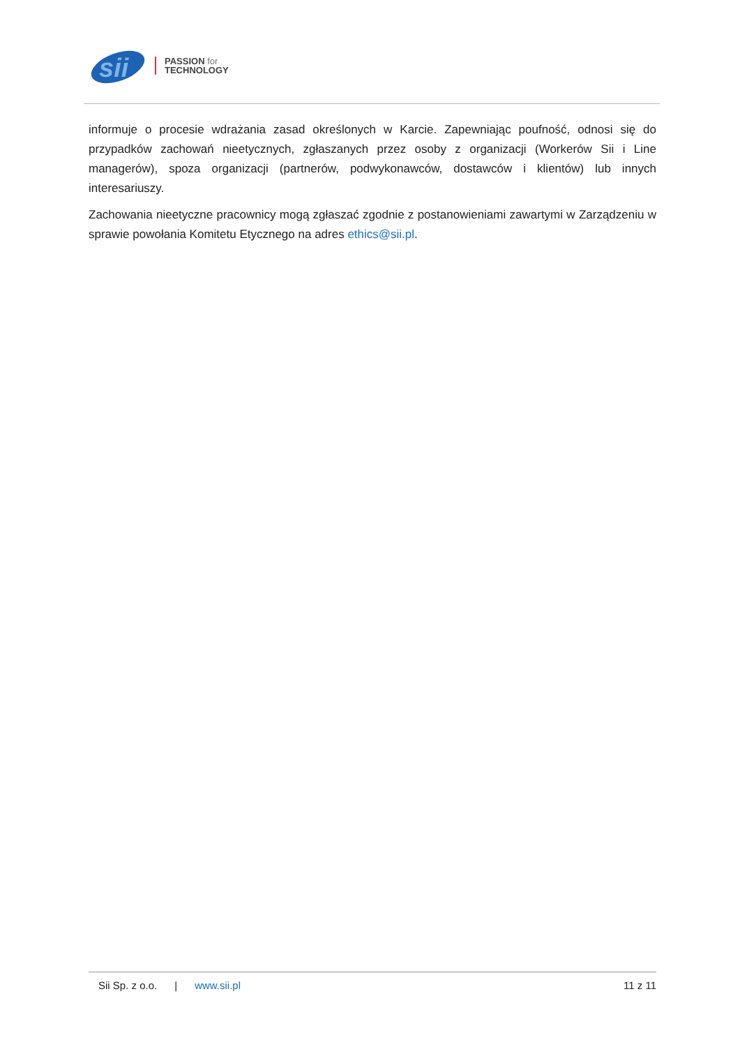sii
PASSION for
TECHNOLOGY
informuje o procesie wdrażania zasad określonych w Karcie. Zapewniając poufność, odnosi się do przypadków zachowań nieetycznych, zgłaszanych przez osoby z organizacji (Workerów Sii i Line managerów), spoza organizacji (partnerów, podwykonawców, dostawców i klientów) lub innych interesariuszy.
Zachowania nieetyczne pracownicy mogą zgłaszać zgodnie z postanowieniami zawartymi w Zarządzeniu w sprawie powołania Komitetu Etycznego na adres ethics@sii.pl.
Sii Sp. z o.o. | www.sii.pl
11 z 11